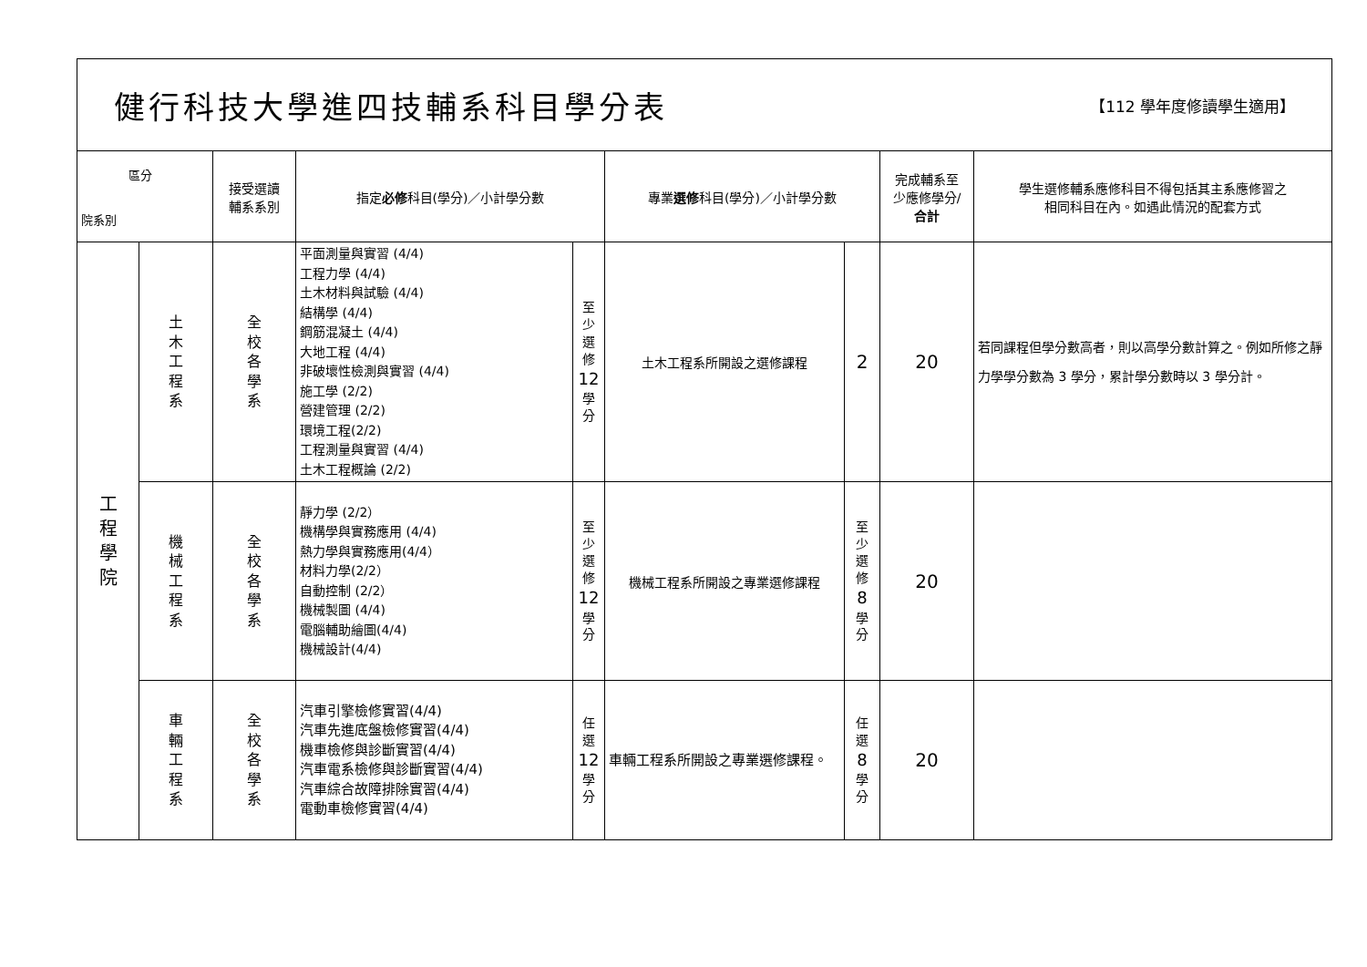健行科技大學進四技輔系科目學分表
【112 學年度修讀學生適用】
| 區分 院系別 | | 接受選讀 輔系系別 | 指定 必修 科目(學分)／小計學分數 | | 專業 選修 科目(學分)／小計學分數 | | 完成輔系至 少應修學分/ 合計 | 學生選修輔系應修科目不得包括其主系應修習之 相同科目在內。如遇此情況的配套方式 |
| --- | --- | --- | --- | --- | --- | --- | --- | --- |
| 工 程 學 院 | 土 木 工 程 系 | 全 校 各 學 系 | 平面測量與實習 (4/4) 工程力學 (4/4) 土木材料與試驗 (4/4) 結構學 (4/4) 鋼筋混凝土 (4/4) 大地工程 (4/4) 非破壞性檢測與實習 (4/4) 施工學 (2/2) 營建管理 (2/2) 環境工程(2/2) 工程測量與實習 (4/4) 土木工程概論 (2/2) | 至 少 選 修 12 學 分 | 土木工程系所開設之選修課程 | 2 | 20 | 若同課程但學分數高者，則以高學分數計算之。例如所修之靜力學學分數為 3 學分，累計學分數時以 3 學分計。 |
| | 機 械 工 程 系 | 全 校 各 學 系 | 靜力學 (2/2） 機構學與實務應用 (4/4) 熱力學與實務應用(4/4） 材料力學(2/2） 自動控制 (2/2） 機械製圖 (4/4) 電腦輔助繪圖(4/4) 機械設計(4/4) | 至 少 選 修 12 學 分 | 機械工程系所開設之專業選修課程 | 至 少 選 修 8 學 分 | 20 | |
| | 車 輛 工 程 系 | 全 校 各 學 系 | 汽車引擎檢修實習(4/4) 汽車先進底盤檢修實習(4/4) 機車檢修與診斷實習(4/4) 汽車電系檢修與診斷實習(4/4) 汽車綜合故障排除實習(4/4) 電動車檢修實習(4/4) | 任 選 12 學 分 | 車輛工程系所開設之專業選修課程。 | 任 選 8 學 分 | 20 | |